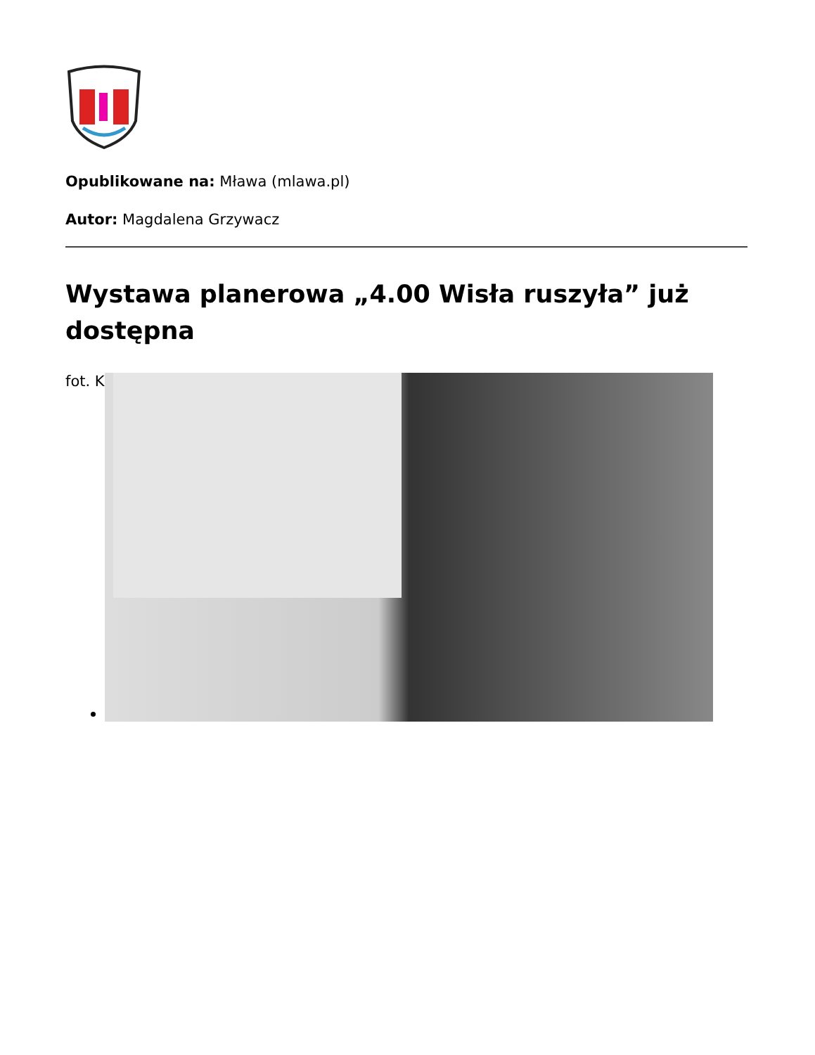Opublikowane na: Mława (mlawa.pl)
Autor: Magdalena Grzywacz
Wystawa planerowa „4.00 Wisła ruszyła” już dostępna
fot. K